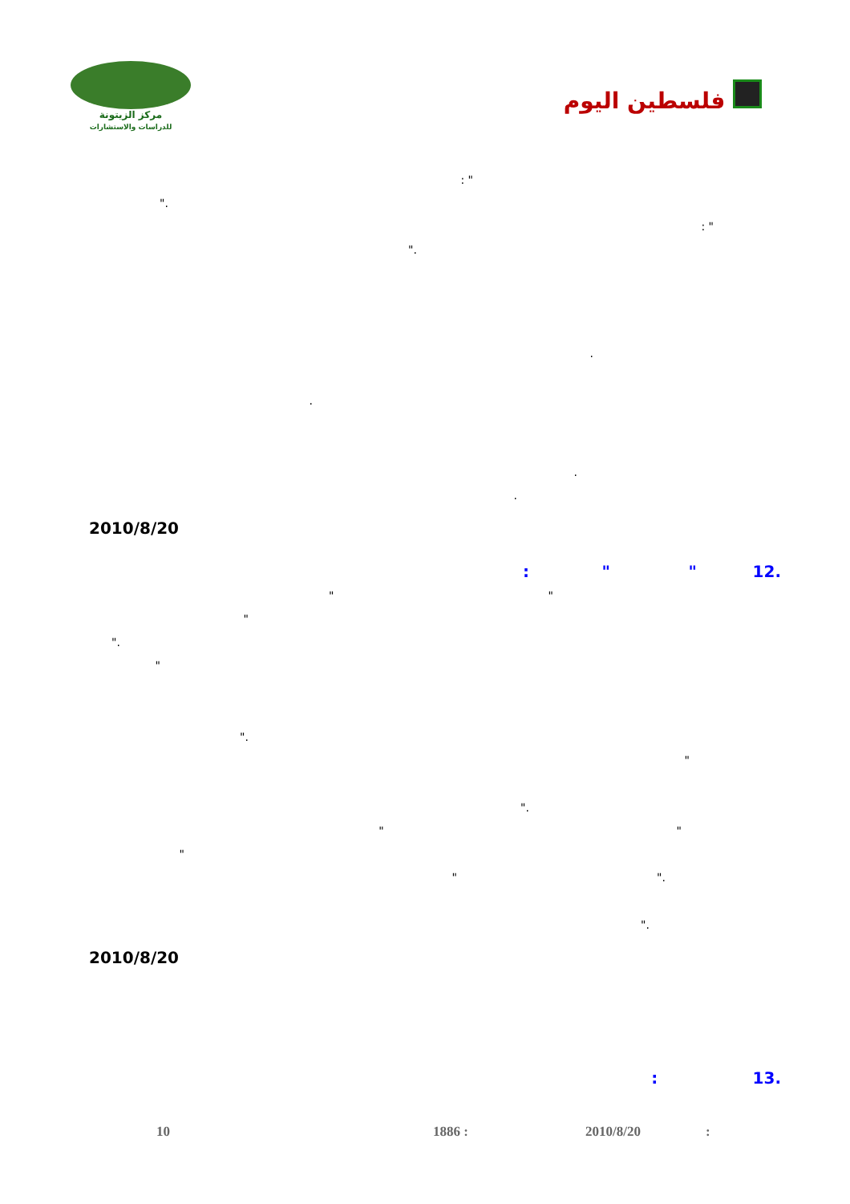مركز الزيتونة
للدراسات والاستشارات
فلسطين اليوم
" :
."
" :
."
.
.
.
.
2010/8/20
.12 " " :
" "
"
."
"
."
"
."
" "
"
." "
."
2010/8/20
.13 :
: 2010/8/20 1886 : 10